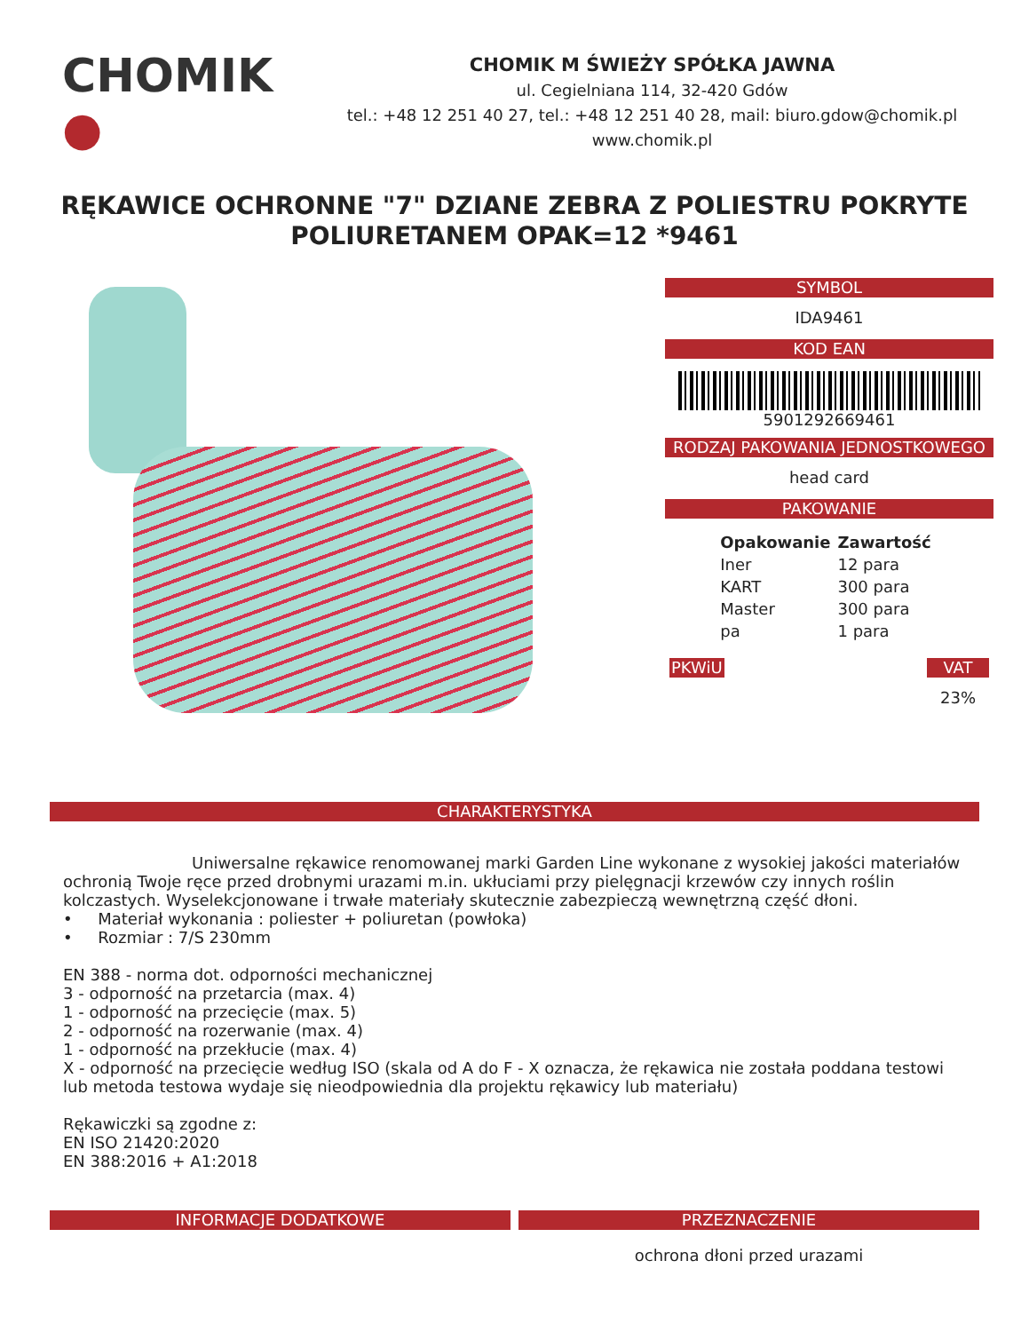CHOMIK ●
CHOMIK M ŚWIEŻY SPÓŁKA JAWNA
ul. Cegielniana 114, 32-420 Gdów
tel.: +48 12 251 40 27, tel.: +48 12 251 40 28, mail: biuro.gdow@chomik.pl
www.chomik.pl
RĘKAWICE OCHRONNE "7" DZIANE ZEBRA Z POLIESTRU POKRYTE POLIURETANEM OPAK=12 *9461
SYMBOL
IDA9461
KOD EAN
5901292669461
RODZAJ PAKOWANIA JEDNOSTKOWEGO
head card
PAKOWANIE
| Opakowanie | Zawartość |
| --- | --- |
| Iner | 12 para |
| KART | 300 para |
| Master | 300 para |
| pa | 1 para |
PKWiU VAT
23%
CHARAKTERYSTYKA
Uniwersalne rękawice renomowanej marki Garden Line wykonane z wysokiej jakości materiałów ochronią Twoje ręce przed drobnymi urazami m.in. ukłuciami przy pielęgnacji krzewów czy innych roślin kolczastych. Wyselekcjonowane i trwałe materiały skutecznie zabezpieczą wewnętrzną część dłoni.
• Materiał wykonania : poliester + poliuretan (powłoka)
• Rozmiar : 7/S 230mm
EN 388 - norma dot. odporności mechanicznej
3 - odporność na przetarcia (max. 4)
1 - odporność na przecięcie (max. 5)
2 - odporność na rozerwanie (max. 4)
1 - odporność na przekłucie (max. 4)
X - odporność na przecięcie według ISO (skala od A do F - X oznacza, że rękawica nie została poddana testowi lub metoda testowa wydaje się nieodpowiednia dla projektu rękawicy lub materiału)
Rękawiczki są zgodne z:
EN ISO 21420:2020
EN 388:2016 + A1:2018
INFORMACJE DODATKOWE PRZEZNACZENIE
ochrona dłoni przed urazami